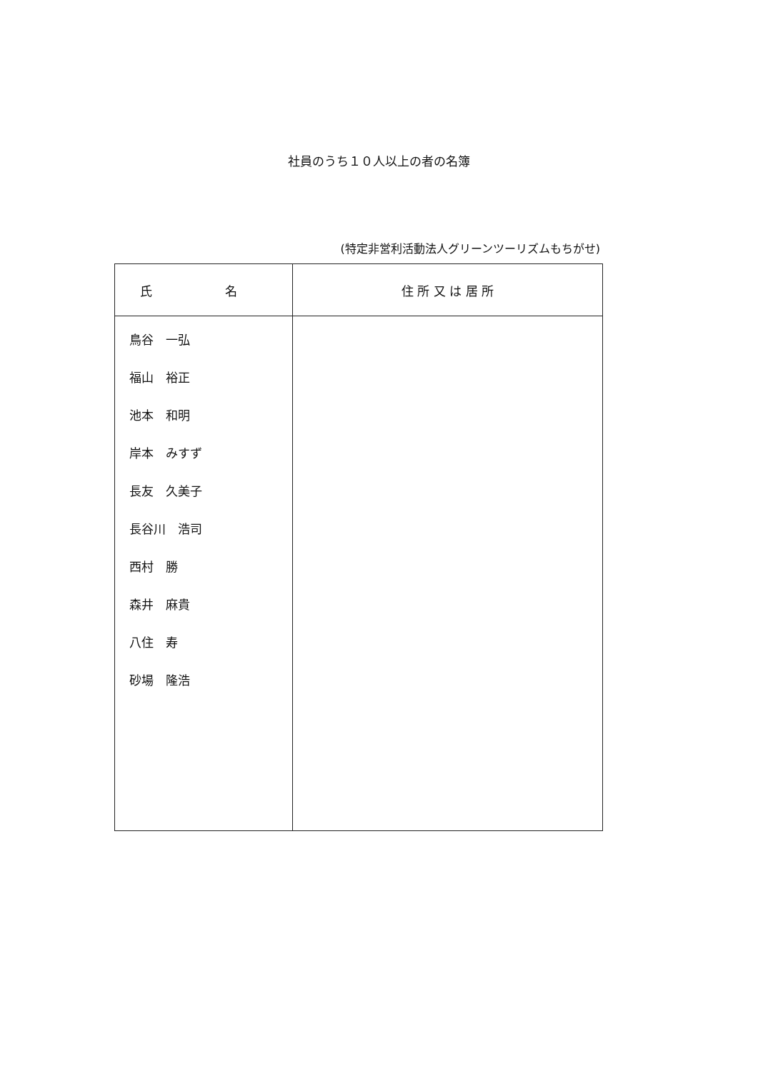社員のうち１０人以上の者の名簿
(特定非営利活動法人グリーンツーリズムもちがせ)
| 氏 名 | 住 所 又 は 居 所 |
| --- | --- |
| 鳥谷 一弘 福山 裕正 池本 和明 岸本 みすず 長友 久美子 長谷川 浩司 西村 勝 森井 麻貴 八住 寿 砂場 隆浩 | |